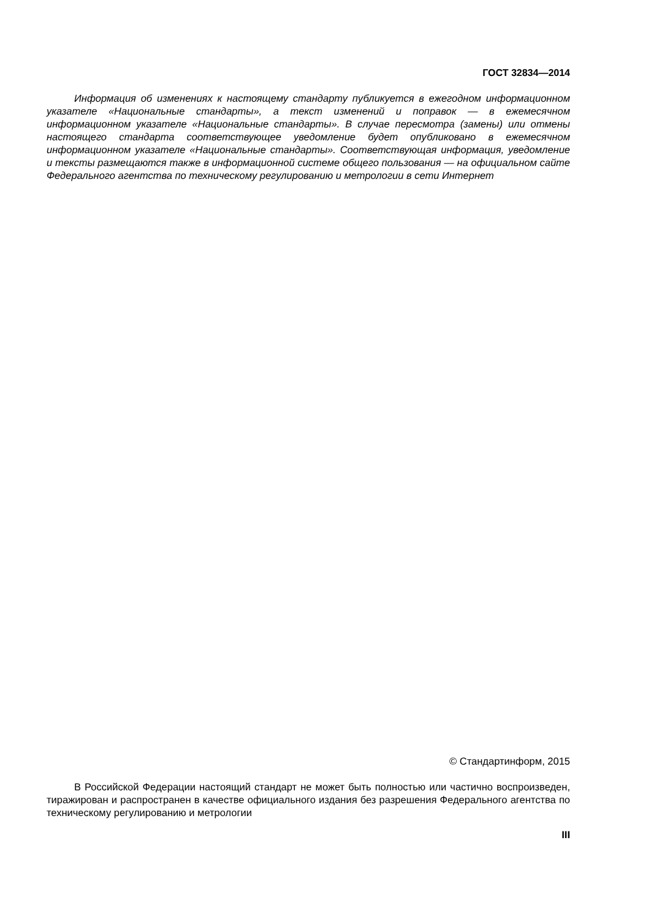ГОСТ 32834—2014
Информация об изменениях к настоящему стандарту публикуется в ежегодном информационном указателе «Национальные стандарты», а текст изменений и поправок — в ежемесячном информационном указателе «Национальные стандарты». В случае пересмотра (замены) или отмены настоящего стандарта соответствующее уведомление будет опубликовано в ежемесячном информационном указателе «Национальные стандарты». Соответствующая информация, уведомление и тексты размещаются также в информационной системе общего пользования — на официальном сайте Федерального агентства по техническому регулированию и метрологии в сети Интернет
© Стандартинформ, 2015
В Российской Федерации настоящий стандарт не может быть полностью или частично воспроизведен, тиражирован и распространен в качестве официального издания без разрешения Федерального агентства по техническому регулированию и метрологии
III